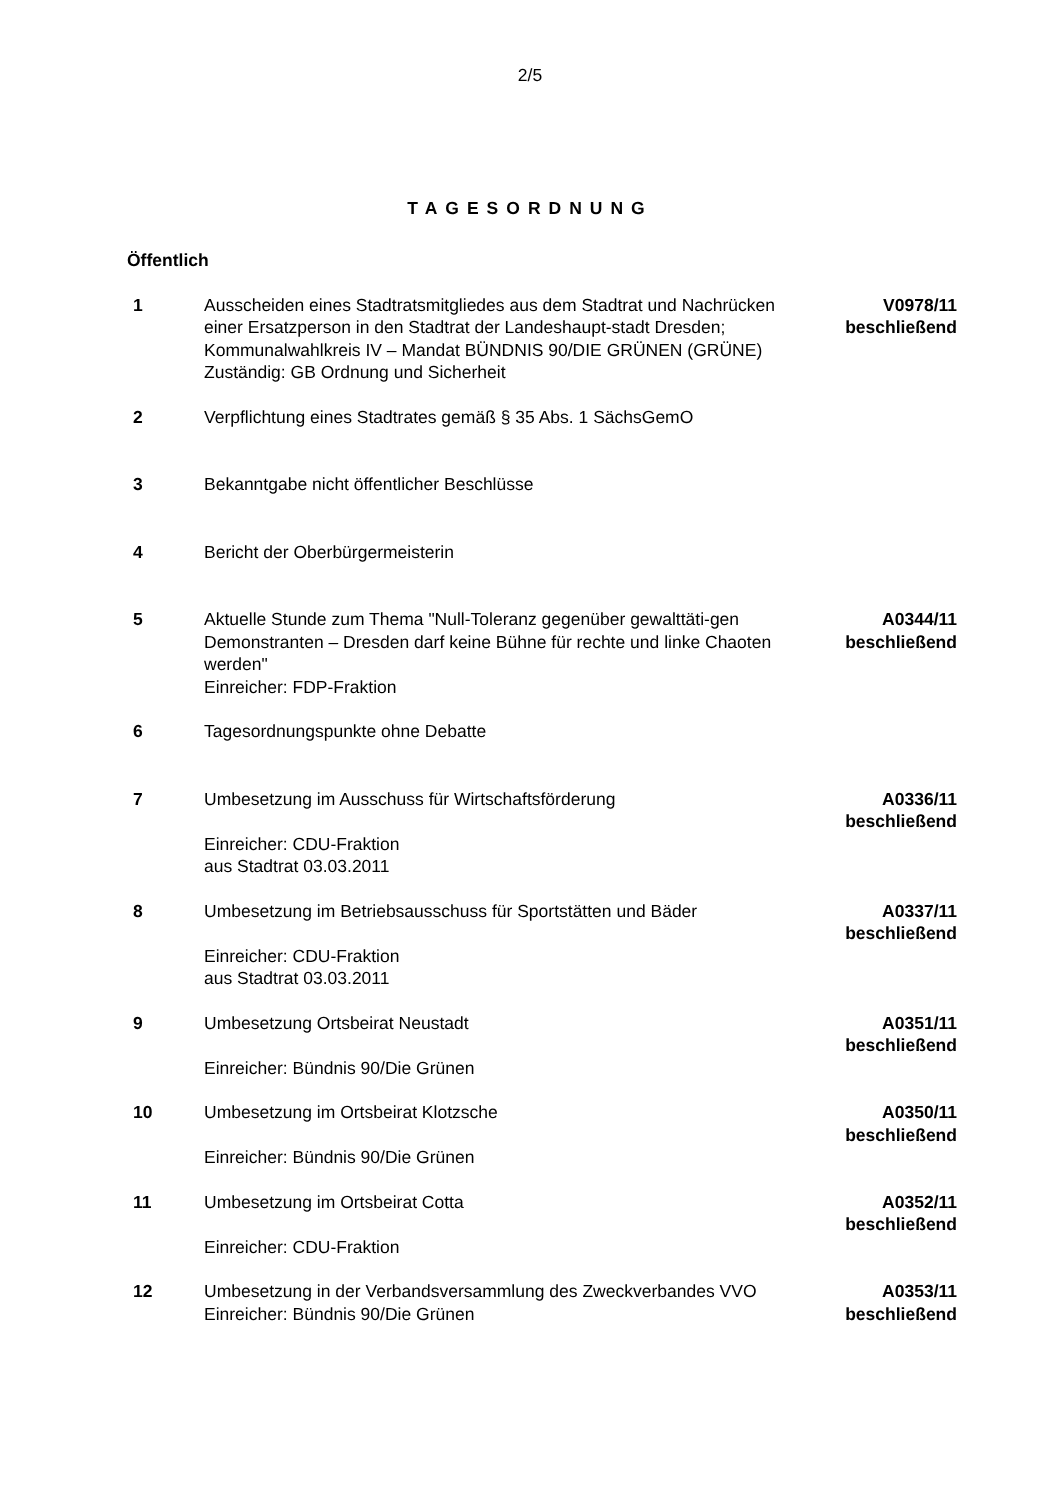2/5
TAGESORDNUNG
Öffentlich
1 Ausscheiden eines Stadtratsmitgliedes aus dem Stadtrat und Nachrücken einer Ersatzperson in den Stadtrat der Landeshaupt-stadt Dresden; Kommunalwahlkreis IV – Mandat BÜNDNIS 90/DIE GRÜNEN (GRÜNE)
Zuständig: GB Ordnung und Sicherheit
V0978/11
beschließend
2 Verpflichtung eines Stadtrates gemäß § 35 Abs. 1 SächsGemO
3 Bekanntgabe nicht öffentlicher Beschlüsse
4 Bericht der Oberbürgermeisterin
5 Aktuelle Stunde zum Thema "Null-Toleranz gegenüber gewalttäti-gen Demonstranten – Dresden darf keine Bühne für rechte und linke Chaoten werden"
Einreicher: FDP-Fraktion
A0344/11
beschließend
6 Tagesordnungspunkte ohne Debatte
7 Umbesetzung im Ausschuss für Wirtschaftsförderung
Einreicher: CDU-Fraktion
aus Stadtrat 03.03.2011
A0336/11
beschließend
8 Umbesetzung im Betriebsausschuss für Sportstätten und Bäder
Einreicher: CDU-Fraktion
aus Stadtrat 03.03.2011
A0337/11
beschließend
9 Umbesetzung Ortsbeirat Neustadt
Einreicher: Bündnis 90/Die Grünen
A0351/11
beschließend
10 Umbesetzung im Ortsbeirat Klotzsche
Einreicher: Bündnis 90/Die Grünen
A0350/11
beschließend
11 Umbesetzung im Ortsbeirat Cotta
Einreicher: CDU-Fraktion
A0352/11
beschließend
12 Umbesetzung in der Verbandsversammlung des Zweckverbandes VVO
Einreicher: Bündnis 90/Die Grünen
A0353/11
beschließend